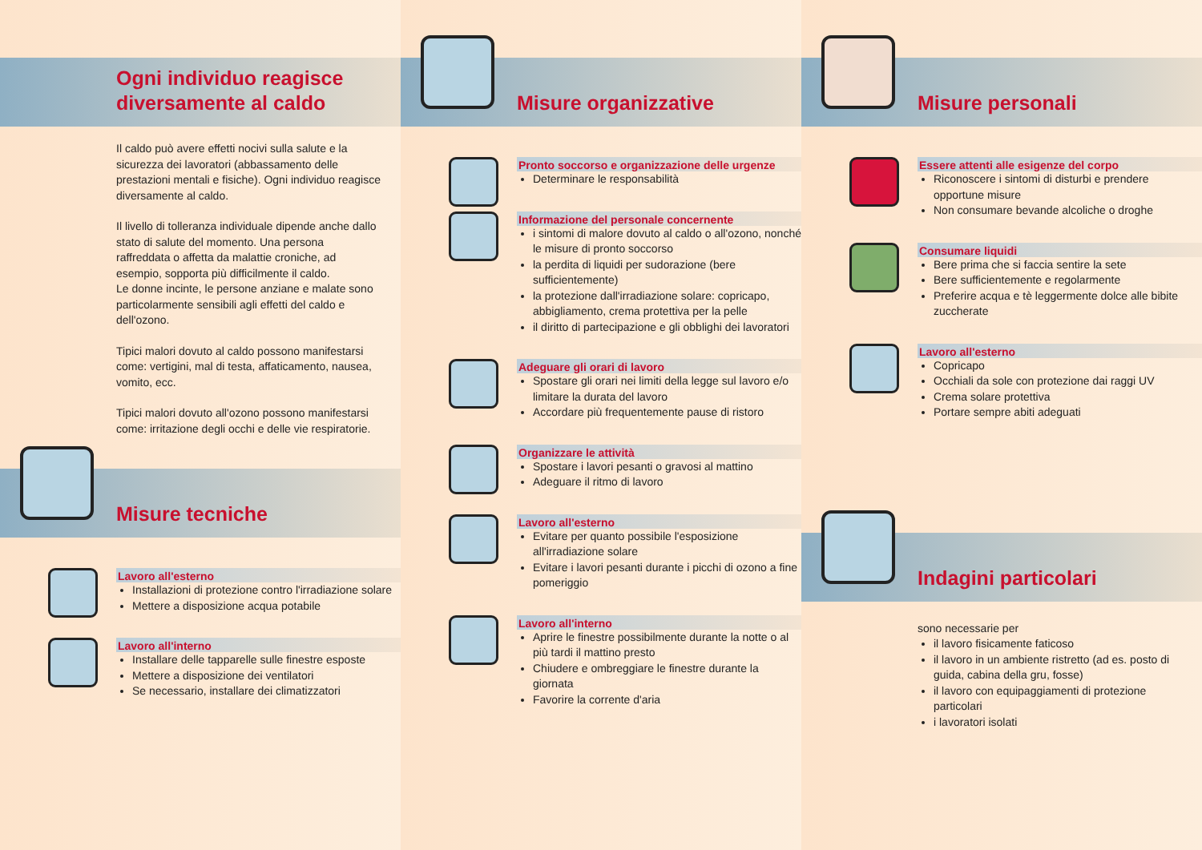Ogni individuo reagisce
diversamente al caldo
Il caldo può avere effetti nocivi sulla salute e la sicurezza dei lavoratori (abbassamento delle prestazioni mentali e fisiche). Ogni individuo reagisce diversamente al caldo.
Il livello di tolleranza individuale dipende anche dallo stato di salute del momento. Una persona raffreddata o affetta da malattie croniche, ad esempio, sopporta più difficilmente il caldo.
Le donne incinte, le persone anziane e malate sono particolarmente sensibili agli effetti del caldo e dell'ozono.
Tipici malori dovuto al caldo possono manifestarsi come: vertigini, mal di testa, affaticamento, nausea, vomito, ecc.
Tipici malori dovuto all'ozono possono manifestarsi come: irritazione degli occhi e delle vie respiratorie.
Misure tecniche
Lavoro all'esterno
Installazioni di protezione contro l'irradiazione solare
Mettere a disposizione acqua potabile
Lavoro all'interno
Installare delle tapparelle sulle finestre esposte
Mettere a disposizione dei ventilatori
Se necessario, installare dei climatizzatori
Misure organizzative
Pronto soccorso e organizzazione delle urgenze
Determinare le responsabilità
Informazione del personale concernente
i sintomi di malore dovuto al caldo o all'ozono, nonché le misure di pronto soccorso
la perdita di liquidi per sudorazione (bere sufficientemente)
la protezione dall'irradiazione solare: copricapo, abbigliamento, crema protettiva per la pelle
il diritto di partecipazione e gli obblighi dei lavoratori
Adeguare gli orari di lavoro
Spostare gli orari nei limiti della legge sul lavoro e/o limitare la durata del lavoro
Accordare più frequentemente pause di ristoro
Organizzare le attività
Spostare i lavori pesanti o gravosi al mattino
Adeguare il ritmo di lavoro
Lavoro all'esterno
Evitare per quanto possibile l'esposizione all'irradiazione solare
Evitare i lavori pesanti durante i picchi di ozono a fine pomeriggio
Lavoro all'interno
Aprire le finestre possibilmente durante la notte o al più tardi il mattino presto
Chiudere e ombreggiare le finestre durante la giornata
Favorire la corrente d'aria
Misure personali
Essere attenti alle esigenze del corpo
Riconoscere i sintomi di disturbi e prendere opportune misure
Non consumare bevande alcoliche o droghe
Consumare liquidi
Bere prima che si faccia sentire la sete
Bere sufficientemente e regolarmente
Preferire acqua e tè leggermente dolce alle bibite zuccherate
Lavoro all'esterno
Copricapo
Occhiali da sole con protezione dai raggi UV
Crema solare protettiva
Portare sempre abiti adeguati
Indagini particolari
sono necessarie per
il lavoro fisicamente faticoso
il lavoro in un ambiente ristretto (ad es. posto di guida, cabina della gru, fosse)
il lavoro con equipaggiamenti di protezione particolari
i lavoratori isolati